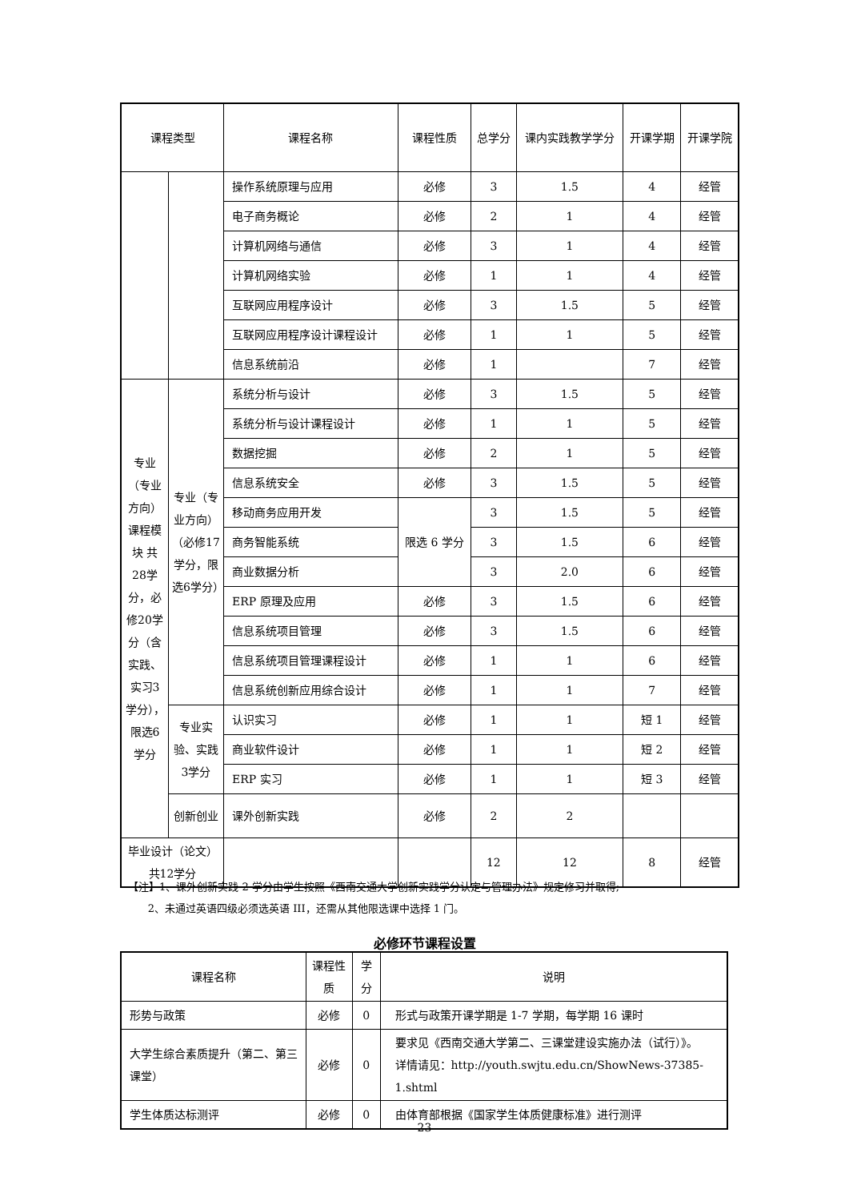| 课程类型 | | 课程名称 | 课程性质 | 总学分 | 课内实践教学学分 | 开课学期 | 开课学院 |
| --- | --- | --- | --- | --- | --- | --- | --- |
| | | 操作系统原理与应用 | 必修 | 3 | 1.5 | 4 | 经管 |
| | | 电子商务概论 | 必修 | 2 | 1 | 4 | 经管 |
| | | 计算机网络与通信 | 必修 | 3 | 1 | 4 | 经管 |
| | | 计算机网络实验 | 必修 | 1 | 1 | 4 | 经管 |
| | | 互联网应用程序设计 | 必修 | 3 | 1.5 | 5 | 经管 |
| | | 互联网应用程序设计课程设计 | 必修 | 1 | 1 | 5 | 经管 |
| | | 信息系统前沿 | 必修 | 1 | | 7 | 经管 |
| 专业（专业方向）课程模块 共28学分，必修20学分（含实践、实习3学分），限选6学分 | 专业（专业方向）（必修17学分，限选6学分） | 系统分析与设计 | 必修 | 3 | 1.5 | 5 | 经管 |
| | | 系统分析与设计课程设计 | 必修 | 1 | 1 | 5 | 经管 |
| | | 数据挖掘 | 必修 | 2 | 1 | 5 | 经管 |
| | | 信息系统安全 | 必修 | 3 | 1.5 | 5 | 经管 |
| | | 移动商务应用开发 | 限选 6 学分 | 3 | 1.5 | 5 | 经管 |
| | | 商务智能系统 | | 3 | 1.5 | 6 | 经管 |
| | | 商业数据分析 | | 3 | 2.0 | 6 | 经管 |
| | | ERP 原理及应用 | 必修 | 3 | 1.5 | 6 | 经管 |
| | | 信息系统项目管理 | 必修 | 3 | 1.5 | 6 | 经管 |
| | | 信息系统项目管理课程设计 | 必修 | 1 | 1 | 6 | 经管 |
| | | 信息系统创新应用综合设计 | 必修 | 1 | 1 | 7 | 经管 |
| | 专业实验、实践3学分 | 认识实习 | 必修 | 1 | 1 | 短 1 | 经管 |
| | | 商业软件设计 | 必修 | 1 | 1 | 短 2 | 经管 |
| | | ERP 实习 | 必修 | 1 | 1 | 短 3 | 经管 |
| | 创新创业 | 课外创新实践 | 必修 | 2 | 2 | | |
| 毕业设计（论文）共12学分 | | | | 12 | 12 | 8 | 经管 |
【注】1、课外创新实践 2 学分由学生按照《西南交通大学创新实践学分认定与管理办法》规定修习并取得;
2、未通过英语四级必须选英语 III，还需从其他限选课中选择 1 门。
必修环节课程设置
| 课程名称 | 课程性质 | 学分 | 说明 |
| --- | --- | --- | --- |
| 形势与政策 | 必修 | 0 | 形式与政策开课学期是 1-7 学期，每学期 16 课时 |
| 大学生综合素质提升（第二、第三课堂） | 必修 | 0 | 要求见《西南交通大学第二、三课堂建设实施办法（试行）》。 详情请见：http://youth.swjtu.edu.cn/ShowNews-37385-1.shtml |
| 学生体质达标测评 | 必修 | 0 | 由体育部根据《国家学生体质健康标准》进行测评 |
23